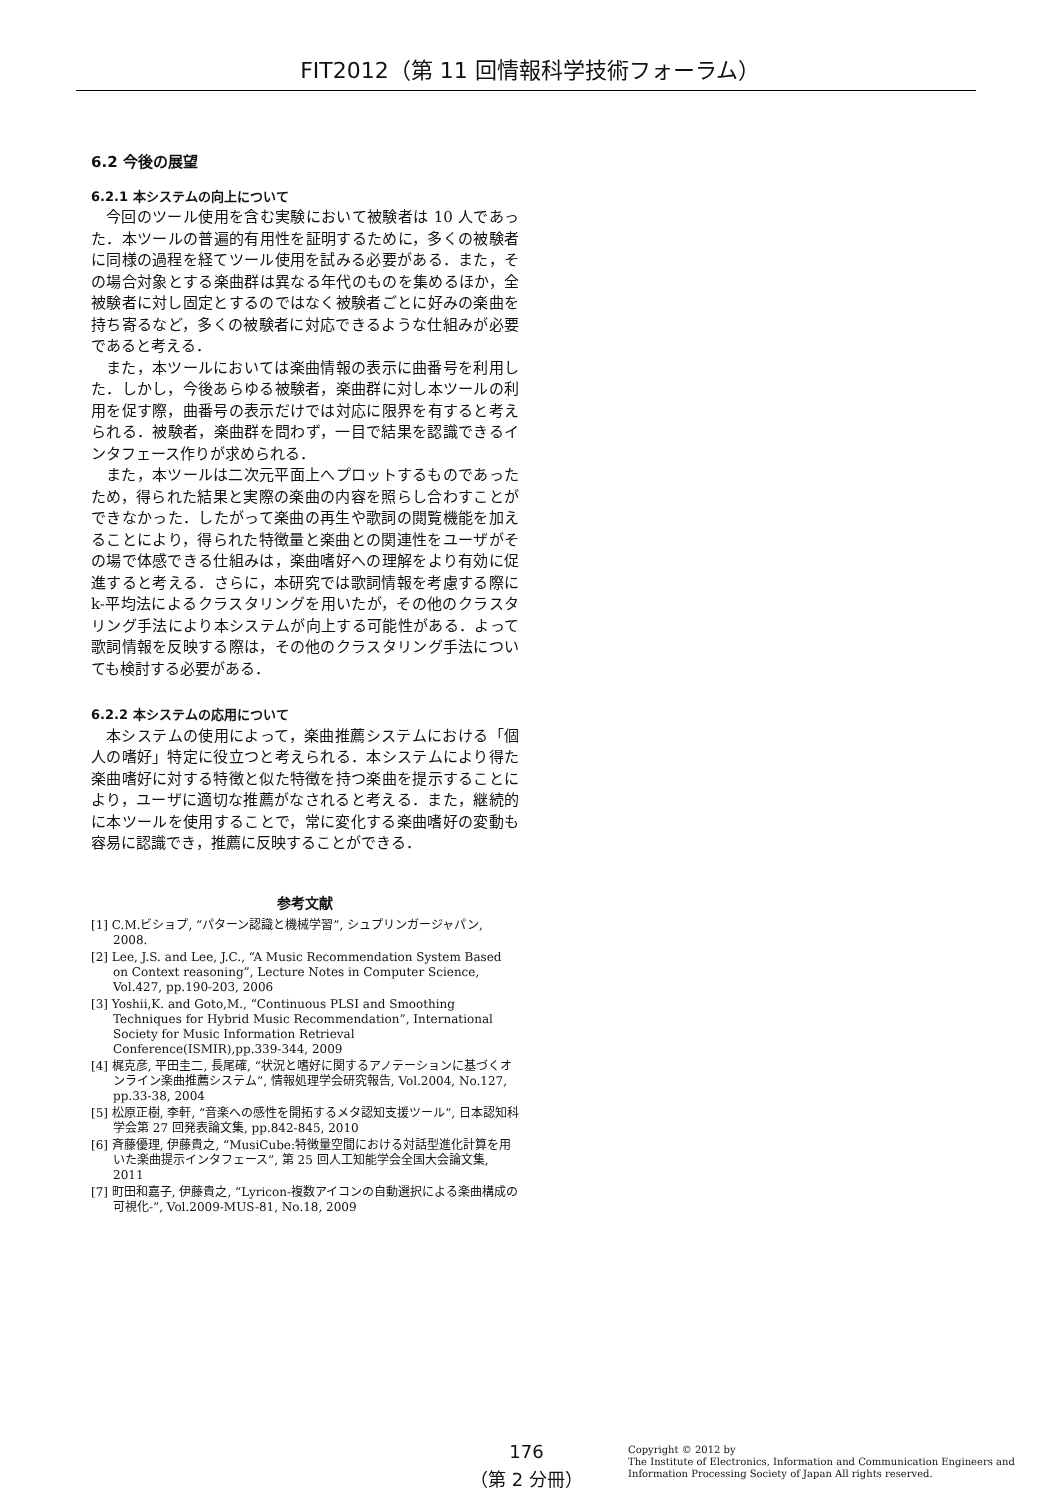FIT2012（第 11 回情報科学技術フォーラム）
6.2 今後の展望
6.2.1 本システムの向上について
今回のツール使用を含む実験において被験者は 10 人であった．本ツールの普遍的有用性を証明するために，多くの被験者に同様の過程を経てツール使用を試みる必要がある．また，その場合対象とする楽曲群は異なる年代のものを集めるほか，全被験者に対し固定とするのではなく被験者ごとに好みの楽曲を持ち寄るなど，多くの被験者に対応できるような仕組みが必要であると考える．
また，本ツールにおいては楽曲情報の表示に曲番号を利用した．しかし，今後あらゆる被験者，楽曲群に対し本ツールの利用を促す際，曲番号の表示だけでは対応に限界を有すると考えられる．被験者，楽曲群を問わず，一目で結果を認識できるインタフェース作りが求められる．
また，本ツールは二次元平面上へプロットするものであったため，得られた結果と実際の楽曲の内容を照らし合わすことができなかった．したがって楽曲の再生や歌詞の閲覧機能を加えることにより，得られた特徴量と楽曲との関連性をユーザがその場で体感できる仕組みは，楽曲嗜好への理解をより有効に促進すると考える．さらに，本研究では歌詞情報を考慮する際に k-平均法によるクラスタリングを用いたが，その他のクラスタリング手法により本システムが向上する可能性がある．よって歌詞情報を反映する際は，その他のクラスタリング手法についても検討する必要がある．
6.2.2 本システムの応用について
本システムの使用によって，楽曲推薦システムにおける「個人の嗜好」特定に役立つと考えられる．本システムにより得た楽曲嗜好に対する特徴と似た特徴を持つ楽曲を提示することにより，ユーザに適切な推薦がなされると考える．また，継続的に本ツールを使用することで，常に変化する楽曲嗜好の変動も容易に認識でき，推薦に反映することができる．
参考文献
[1] C.M.ビショプ, “パターン認識と機械学習”, シュプリンガージャパン, 2008.
[2] Lee, J.S. and Lee, J.C., “A Music Recommendation System Based on Context reasoning”, Lecture Notes in Computer Science, Vol.427, pp.190-203, 2006
[3] Yoshii,K. and Goto,M., “Continuous PLSI and Smoothing Techniques for Hybrid Music Recommendation”, International Society for Music Information Retrieval Conference(ISMIR),pp.339-344, 2009
[4] 梶克彦, 平田圭二, 長尾確, “状況と嗜好に関するアノテーションに基づくオンライン楽曲推薦システム”, 情報処理学会研究報告, Vol.2004, No.127, pp.33-38, 2004
[5] 松原正樹, 李軒, “音楽への感性を開拓するメタ認知支援ツール”, 日本認知科学会第 27 回発表論文集, pp.842-845, 2010
[6] 斉藤優理, 伊藤貴之, “MusiCube:特徴量空間における対話型進化計算を用いた楽曲提示インタフェース”, 第 25 回人工知能学会全国大会論文集, 2011
[7] 町田和嘉子, 伊藤貴之, “Lyricon-複数アイコンの自動選択による楽曲構成の可視化-”, Vol.2009-MUS-81, No.18, 2009
176
（第 2 分冊）
Copyright © 2012 by
The Institute of Electronics, Information and Communication Engineers and
Information Processing Society of Japan All rights reserved.